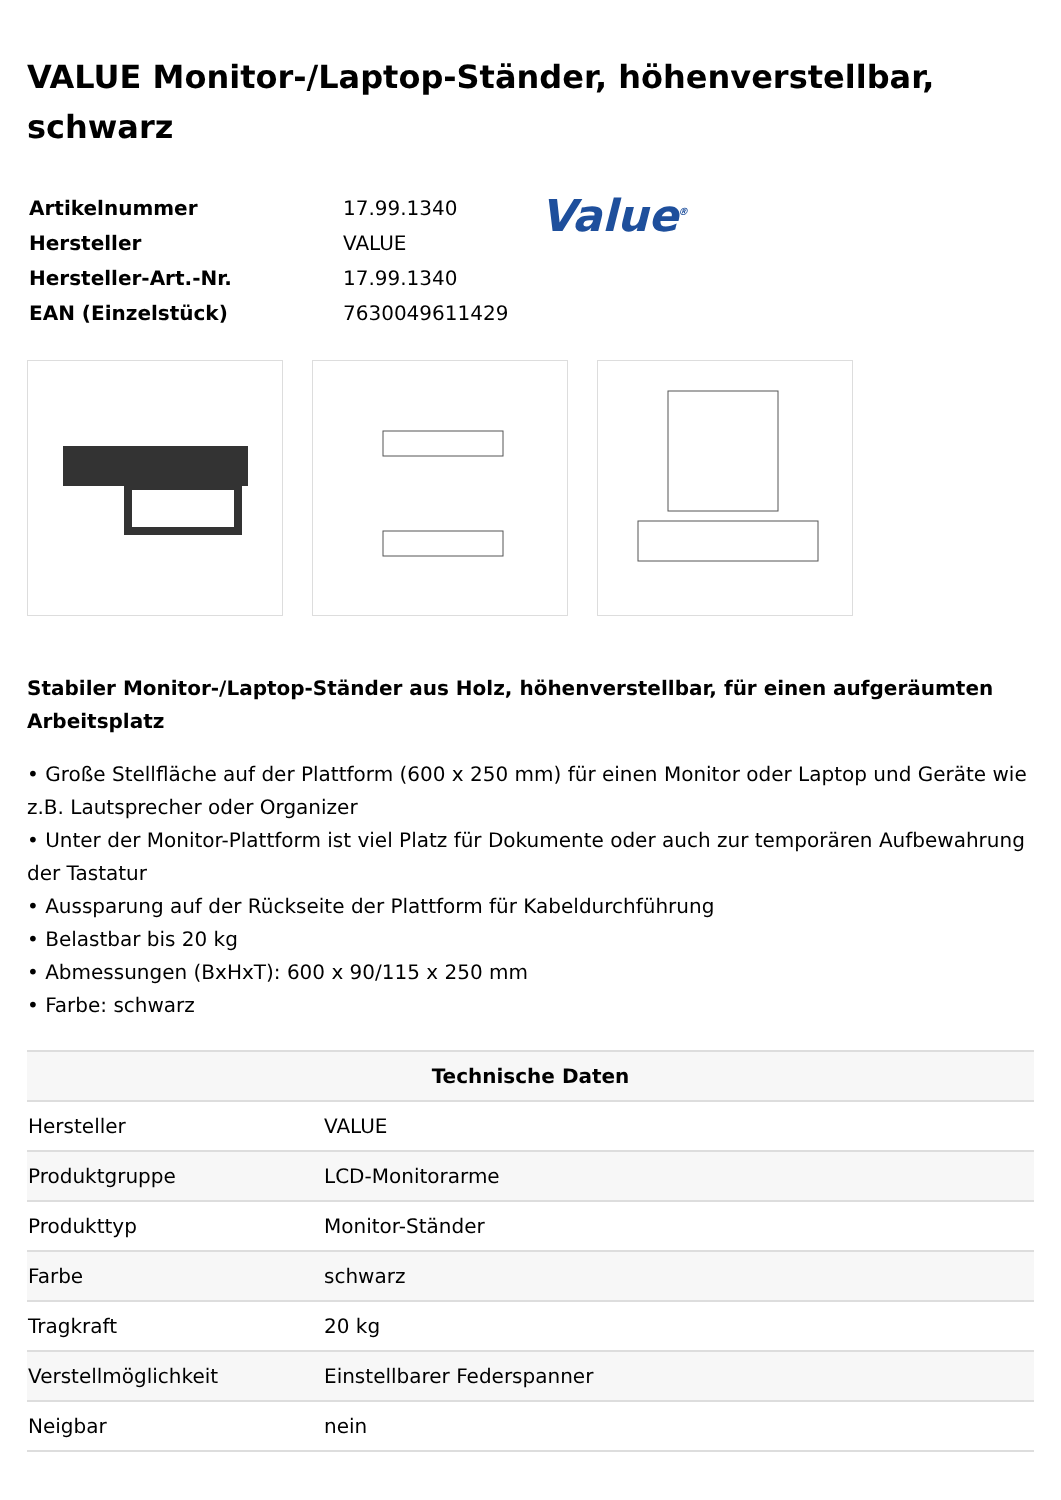VALUE Monitor-/Laptop-Ständer, höhenverstellbar, schwarz
| Artikelnummer | 17.99.1340 |
| Hersteller | VALUE |
| Hersteller-Art.-Nr. | 17.99.1340 |
| EAN (Einzelstück) | 7630049611429 |
Value<sup>®</sup>
Stabiler Monitor-/Laptop-Ständer aus Holz, höhenverstellbar, für einen aufgeräumten Arbeitsplatz
• Große Stellfläche auf der Plattform (600 x 250 mm) für einen Monitor oder Laptop und Geräte wie z.B. Lautsprecher oder Organizer
• Unter der Monitor-Plattform ist viel Platz für Dokumente oder auch zur temporären Aufbewahrung der Tastatur
• Aussparung auf der Rückseite der Plattform für Kabeldurchführung
• Belastbar bis 20 kg
• Abmessungen (BxHxT): 600 x 90/115 x 250 mm
• Farbe: schwarz
| Technische Daten | |
| --- | --- |
| Hersteller | VALUE |
| Produktgruppe | LCD-Monitorarme |
| Produkttyp | Monitor-Ständer |
| Farbe | schwarz |
| Tragkraft | 20 kg |
| Verstellmöglichkeit | Einstellbarer Federspanner |
| Neigbar | nein |